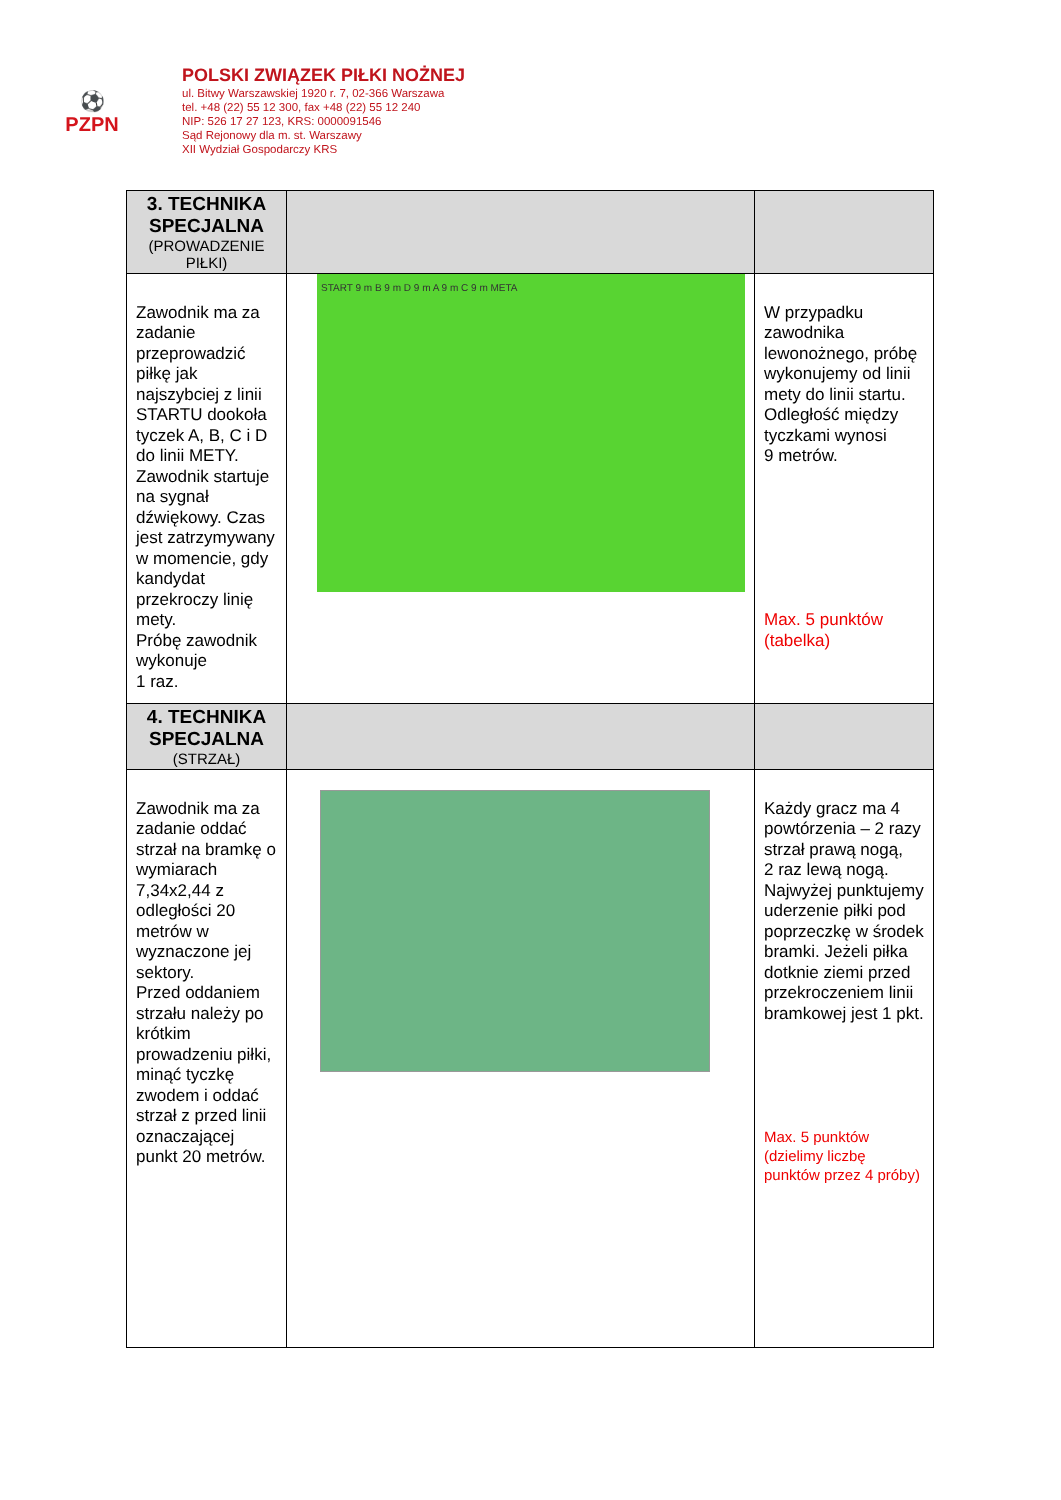⚽
PZPN
POLSKI ZWIĄZEK PIŁKI NOŻNEJ
ul. Bitwy Warszawskiej 1920 r. 7, 02-366 Warszawa
tel. +48 (22) 55 12 300, fax +48 (22) 55 12 240
NIP: 526 17 27 123, KRS: 0000091546
Sąd Rejonowy dla m. st. Warszawy
XII Wydział Gospodarczy KRS
| 3. TECHNIKA SPECJALNA (PROWADZENIE PIŁKI) | | |
| Zawodnik ma za zadanie przeprowadzić piłkę jak najszybciej z linii STARTU dookoła tyczek A, B, C i D do linii METY. Zawodnik startuje na sygnał dźwiękowy. Czas jest zatrzymywany w momencie, gdy kandydat przekroczy linię mety. Próbę zawodnik wykonuje 1 raz. | START 9 m B 9 m D 9 m A 9 m C 9 m META | W przypadku zawodnika lewonożnego, próbę wykonujemy od linii mety do linii startu. Odległość między tyczkami wynosi 9 metrów. Max. 5 punktów (tabelka) |
| 4. TECHNIKA SPECJALNA (STRZAŁ) | | |
| Zawodnik ma za zadanie oddać strzał na bramkę o wymiarach 7,34x2,44 z odległości 20 metrów w wyznaczone jej sektory. Przed oddaniem strzału należy po krótkim prowadzeniu piłki, minąć tyczkę zwodem i oddać strzał z przed linii oznaczającej punkt 20 metrów. | | Każdy gracz ma 4 powtórzenia – 2 razy strzał prawą nogą, 2 raz lewą nogą. Najwyżej punktujemy uderzenie piłki pod poprzeczkę w środek bramki. Jeżeli piłka dotknie ziemi przed przekroczeniem linii bramkowej jest 1 pkt. Max. 5 punktów (dzielimy liczbę punktów przez 4 próby) |